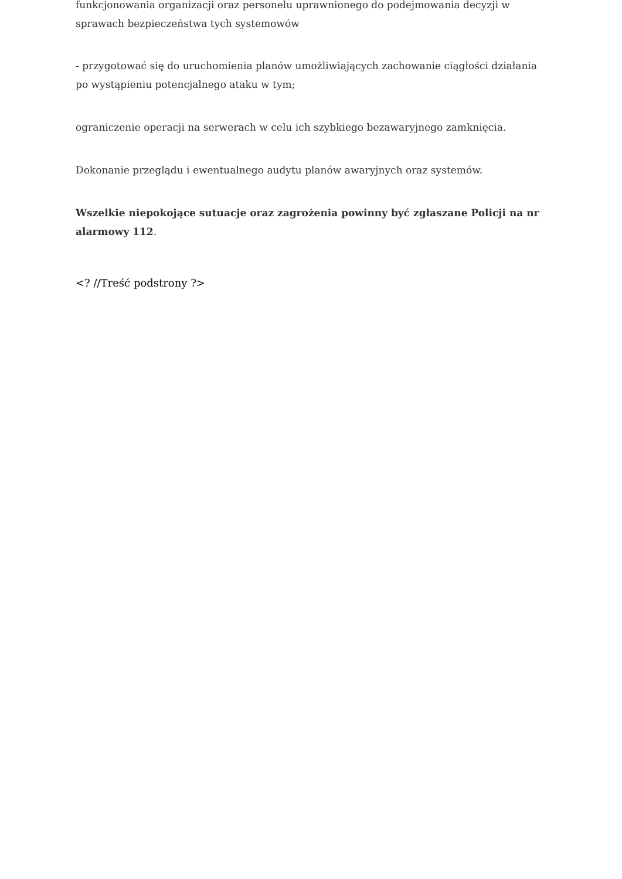funkcjonowania organizacji oraz personelu uprawnionego do podejmowania decyzji w sprawach bezpieczeństwa tych systemowów
- przygotować się do uruchomienia planów umożliwiających zachowanie ciągłości działania po wystąpieniu potencjalnego ataku w tym;
ograniczenie operacji na serwerach w celu ich szybkiego bezawaryjnego zamknięcia.
Dokonanie przeglądu i ewentualnego audytu planów awaryjnych oraz systemów.
Wszelkie niepokojące sutuacje oraz zagrożenia powinny być zgłaszane Policji na nr alarmowy 112.
<? //Treść podstrony ?>